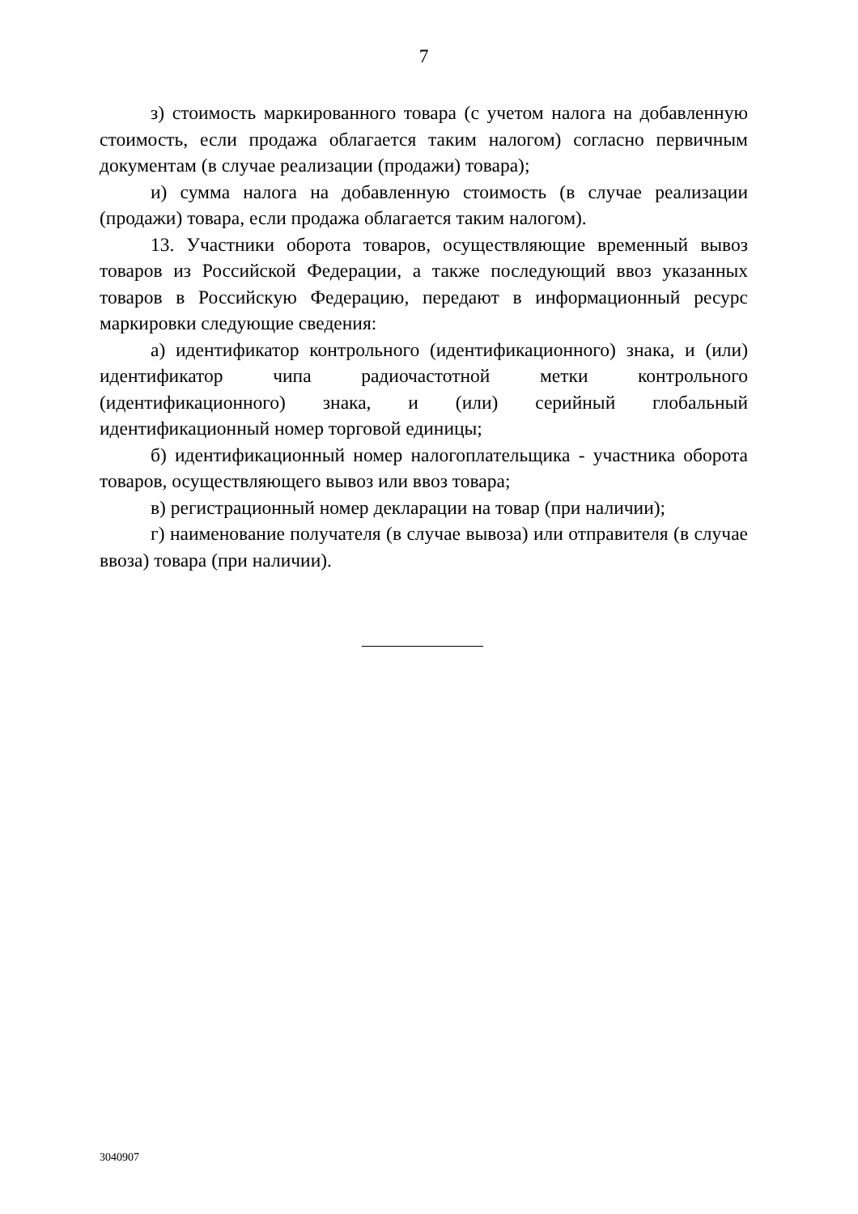7
з) стоимость маркированного товара (с учетом налога на добавленную стоимость, если продажа облагается таким налогом) согласно первичным документам (в случае реализации (продажи) товара);
и) сумма налога на добавленную стоимость (в случае реализации (продажи) товара, если продажа облагается таким налогом).
13. Участники оборота товаров, осуществляющие временный вывоз товаров из Российской Федерации, а также последующий ввоз указанных товаров в Российскую Федерацию, передают в информационный ресурс маркировки следующие сведения:
а) идентификатор контрольного (идентификационного) знака, и (или) идентификатор чипа радиочастотной метки контрольного (идентификационного) знака, и (или) серийный глобальный идентификационный номер торговой единицы;
б) идентификационный номер налогоплательщика - участника оборота товаров, осуществляющего вывоз или ввоз товара;
в) регистрационный номер декларации на товар (при наличии);
г) наименование получателя (в случае вывоза) или отправителя (в случае ввоза) товара (при наличии).
3040907